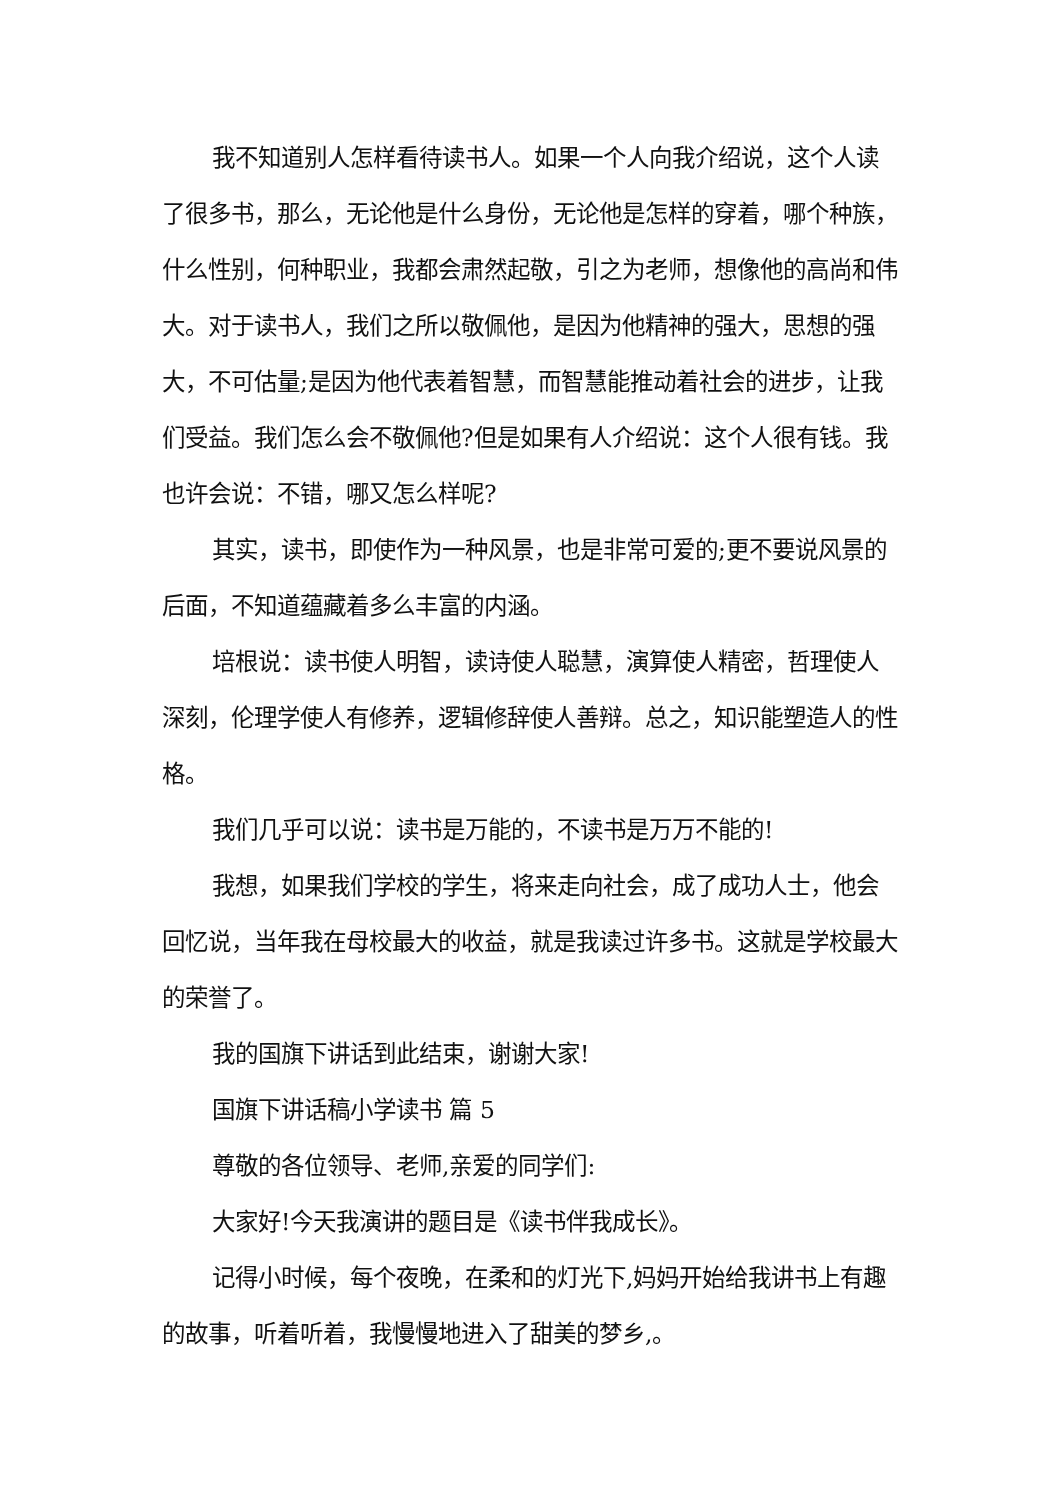我不知道别人怎样看待读书人。如果一个人向我介绍说，这个人读了很多书，那么，无论他是什么身份，无论他是怎样的穿着，哪个种族，什么性别，何种职业，我都会肃然起敬，引之为老师，想像他的高尚和伟大。对于读书人，我们之所以敬佩他，是因为他精神的强大，思想的强大，不可估量;是因为他代表着智慧，而智慧能推动着社会的进步，让我们受益。我们怎么会不敬佩他?但是如果有人介绍说：这个人很有钱。我也许会说：不错，哪又怎么样呢?
其实，读书，即使作为一种风景，也是非常可爱的;更不要说风景的后面，不知道蕴藏着多么丰富的内涵。
培根说：读书使人明智，读诗使人聪慧，演算使人精密，哲理使人深刻，伦理学使人有修养，逻辑修辞使人善辩。总之，知识能塑造人的性格。
我们几乎可以说：读书是万能的，不读书是万万不能的!
我想，如果我们学校的学生，将来走向社会，成了成功人士，他会回忆说，当年我在母校最大的收益，就是我读过许多书。这就是学校最大的荣誉了。
我的国旗下讲话到此结束，谢谢大家!
国旗下讲话稿小学读书 篇 5
尊敬的各位领导、老师,亲爱的同学们:
大家好!今天我演讲的题目是《读书伴我成长》。
记得小时候，每个夜晚，在柔和的灯光下,妈妈开始给我讲书上有趣的故事，听着听着，我慢慢地进入了甜美的梦乡,。